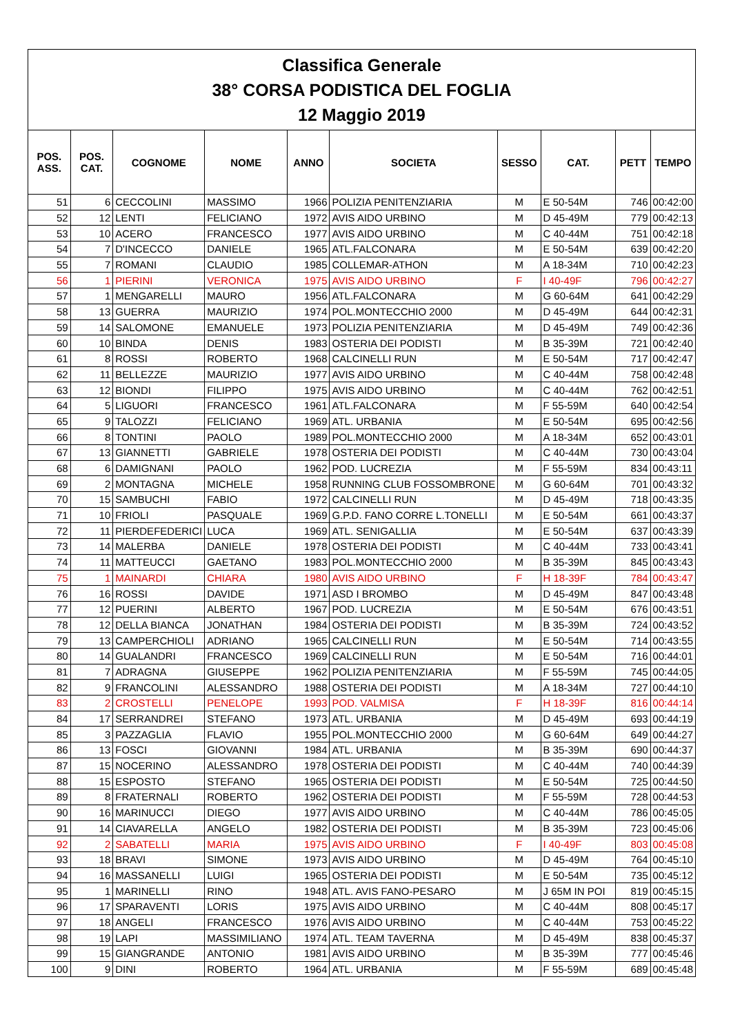| Classifica Generale 38° CORSA PODISTICA DEL FOGLIA 12 Maggio 2019 | | | | | | | | | |
| POS. ASS. | POS. CAT. | COGNOME | NOME | ANNO | SOCIETA | SESSO | CAT. | PETT | TEMPO |
| 51 | 6 | CECCOLINI | MASSIMO | 1966 | POLIZIA PENITENZIARIA | M | E 50-54M | 746 | 00:42:00 |
| 52 | 12 | LENTI | FELICIANO | 1972 | AVIS AIDO URBINO | M | D 45-49M | 779 | 00:42:13 |
| 53 | 10 | ACERO | FRANCESCO | 1977 | AVIS AIDO URBINO | M | C 40-44M | 751 | 00:42:18 |
| 54 | 7 | D'INCECCO | DANIELE | 1965 | ATL.FALCONARA | M | E 50-54M | 639 | 00:42:20 |
| 55 | 7 | ROMANI | CLAUDIO | 1985 | COLLEMAR-ATHON | M | A 18-34M | 710 | 00:42:23 |
| 56 | 1 | PIERINI | VERONICA | 1975 | AVIS AIDO URBINO | F | I 40-49F | 796 | 00:42:27 |
| 57 | 1 | MENGARELLI | MAURO | 1956 | ATL.FALCONARA | M | G 60-64M | 641 | 00:42:29 |
| 58 | 13 | GUERRA | MAURIZIO | 1974 | POL.MONTECCHIO 2000 | M | D 45-49M | 644 | 00:42:31 |
| 59 | 14 | SALOMONE | EMANUELE | 1973 | POLIZIA PENITENZIARIA | M | D 45-49M | 749 | 00:42:36 |
| 60 | 10 | BINDA | DENIS | 1983 | OSTERIA DEI PODISTI | M | B 35-39M | 721 | 00:42:40 |
| 61 | 8 | ROSSI | ROBERTO | 1968 | CALCINELLI RUN | M | E 50-54M | 717 | 00:42:47 |
| 62 | 11 | BELLEZZE | MAURIZIO | 1977 | AVIS AIDO URBINO | M | C 40-44M | 758 | 00:42:48 |
| 63 | 12 | BIONDI | FILIPPO | 1975 | AVIS AIDO URBINO | M | C 40-44M | 762 | 00:42:51 |
| 64 | 5 | LIGUORI | FRANCESCO | 1961 | ATL.FALCONARA | M | F 55-59M | 640 | 00:42:54 |
| 65 | 9 | TALOZZI | FELICIANO | 1969 | ATL. URBANIA | M | E 50-54M | 695 | 00:42:56 |
| 66 | 8 | TONTINI | PAOLO | 1989 | POL.MONTECCHIO 2000 | M | A 18-34M | 652 | 00:43:01 |
| 67 | 13 | GIANNETTI | GABRIELE | 1978 | OSTERIA DEI PODISTI | M | C 40-44M | 730 | 00:43:04 |
| 68 | 6 | DAMIGNANI | PAOLO | 1962 | POD. LUCREZIA | M | F 55-59M | 834 | 00:43:11 |
| 69 | 2 | MONTAGNA | MICHELE | 1958 | RUNNING CLUB FOSSOMBRONE | M | G 60-64M | 701 | 00:43:32 |
| 70 | 15 | SAMBUCHI | FABIO | 1972 | CALCINELLI RUN | M | D 45-49M | 718 | 00:43:35 |
| 71 | 10 | FRIOLI | PASQUALE | 1969 | G.P.D. FANO CORRE L.TONELLI | M | E 50-54M | 661 | 00:43:37 |
| 72 | 11 | PIERDEFEDERICI | LUCA | 1969 | ATL. SENIGALLIA | M | E 50-54M | 637 | 00:43:39 |
| 73 | 14 | MALERBA | DANIELE | 1978 | OSTERIA DEI PODISTI | M | C 40-44M | 733 | 00:43:41 |
| 74 | 11 | MATTEUCCI | GAETANO | 1983 | POL.MONTECCHIO 2000 | M | B 35-39M | 845 | 00:43:43 |
| 75 | 1 | MAINARDI | CHIARA | 1980 | AVIS AIDO URBINO | F | H 18-39F | 784 | 00:43:47 |
| 76 | 16 | ROSSI | DAVIDE | 1971 | ASD I BROMBO | M | D 45-49M | 847 | 00:43:48 |
| 77 | 12 | PUERINI | ALBERTO | 1967 | POD. LUCREZIA | M | E 50-54M | 676 | 00:43:51 |
| 78 | 12 | DELLA BIANCA | JONATHAN | 1984 | OSTERIA DEI PODISTI | M | B 35-39M | 724 | 00:43:52 |
| 79 | 13 | CAMPERCHIOLI | ADRIANO | 1965 | CALCINELLI RUN | M | E 50-54M | 714 | 00:43:55 |
| 80 | 14 | GUALANDRI | FRANCESCO | 1969 | CALCINELLI RUN | M | E 50-54M | 716 | 00:44:01 |
| 81 | 7 | ADRAGNA | GIUSEPPE | 1962 | POLIZIA PENITENZIARIA | M | F 55-59M | 745 | 00:44:05 |
| 82 | 9 | FRANCOLINI | ALESSANDRO | 1988 | OSTERIA DEI PODISTI | M | A 18-34M | 727 | 00:44:10 |
| 83 | 2 | CROSTELLI | PENELOPE | 1993 | POD. VALMISA | F | H 18-39F | 816 | 00:44:14 |
| 84 | 17 | SERRANDREI | STEFANO | 1973 | ATL. URBANIA | M | D 45-49M | 693 | 00:44:19 |
| 85 | 3 | PAZZAGLIA | FLAVIO | 1955 | POL.MONTECCHIO 2000 | M | G 60-64M | 649 | 00:44:27 |
| 86 | 13 | FOSCI | GIOVANNI | 1984 | ATL. URBANIA | M | B 35-39M | 690 | 00:44:37 |
| 87 | 15 | NOCERINO | ALESSANDRO | 1978 | OSTERIA DEI PODISTI | M | C 40-44M | 740 | 00:44:39 |
| 88 | 15 | ESPOSTO | STEFANO | 1965 | OSTERIA DEI PODISTI | M | E 50-54M | 725 | 00:44:50 |
| 89 | 8 | FRATERNALI | ROBERTO | 1962 | OSTERIA DEI PODISTI | M | F 55-59M | 728 | 00:44:53 |
| 90 | 16 | MARINUCCI | DIEGO | 1977 | AVIS AIDO URBINO | M | C 40-44M | 786 | 00:45:05 |
| 91 | 14 | CIAVARELLA | ANGELO | 1982 | OSTERIA DEI PODISTI | M | B 35-39M | 723 | 00:45:06 |
| 92 | 2 | SABATELLI | MARIA | 1975 | AVIS AIDO URBINO | F | I 40-49F | 803 | 00:45:08 |
| 93 | 18 | BRAVI | SIMONE | 1973 | AVIS AIDO URBINO | M | D 45-49M | 764 | 00:45:10 |
| 94 | 16 | MASSANELLI | LUIGI | 1965 | OSTERIA DEI PODISTI | M | E 50-54M | 735 | 00:45:12 |
| 95 | 1 | MARINELLI | RINO | 1948 | ATL. AVIS FANO-PESARO | M | J 65M IN POI | 819 | 00:45:15 |
| 96 | 17 | SPARAVENTI | LORIS | 1975 | AVIS AIDO URBINO | M | C 40-44M | 808 | 00:45:17 |
| 97 | 18 | ANGELI | FRANCESCO | 1976 | AVIS AIDO URBINO | M | C 40-44M | 753 | 00:45:22 |
| 98 | 19 | LAPI | MASSIMILIANO | 1974 | ATL. TEAM TAVERNA | M | D 45-49M | 838 | 00:45:37 |
| 99 | 15 | GIANGRANDE | ANTONIO | 1981 | AVIS AIDO URBINO | M | B 35-39M | 777 | 00:45:46 |
| 100 | 9 | DINI | ROBERTO | 1964 | ATL. URBANIA | M | F 55-59M | 689 | 00:45:48 |